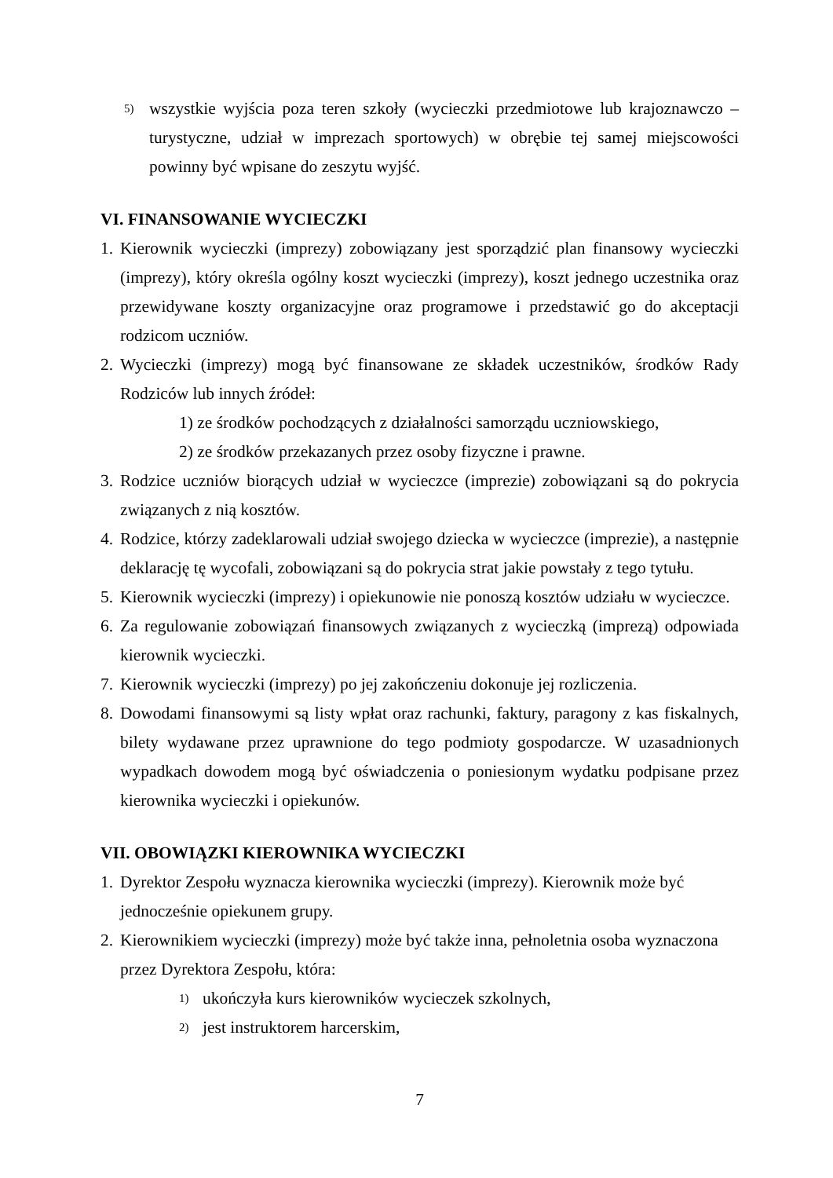5) wszystkie wyjścia poza teren szkoły (wycieczki przedmiotowe lub krajoznawczo – turystyczne, udział w imprezach sportowych) w obrębie tej samej miejscowości powinny być wpisane do zeszytu wyjść.
VI. FINANSOWANIE WYCIECZKI
1. Kierownik wycieczki (imprezy) zobowiązany jest sporządzić plan finansowy wycieczki (imprezy), który określa ogólny koszt wycieczki (imprezy), koszt jednego uczestnika oraz przewidywane koszty organizacyjne oraz programowe i przedstawić go do akceptacji rodzicom uczniów.
2. Wycieczki (imprezy) mogą być finansowane ze składek uczestników, środków Rady Rodziców lub innych źródeł:
1) ze środków pochodzących z działalności samorządu uczniowskiego,
2) ze środków przekazanych przez osoby fizyczne i prawne.
3. Rodzice uczniów biorących udział w wycieczce (imprezie) zobowiązani są do pokrycia związanych z nią kosztów.
4. Rodzice, którzy zadeklarowali udział swojego dziecka w wycieczce (imprezie), a następnie deklarację tę wycofali, zobowiązani są do pokrycia strat jakie powstały z tego tytułu.
5. Kierownik wycieczki (imprezy) i opiekunowie nie ponoszą kosztów udziału w wycieczce.
6. Za regulowanie zobowiązań finansowych związanych z wycieczką (imprezą) odpowiada kierownik wycieczki.
7. Kierownik wycieczki (imprezy) po jej zakończeniu dokonuje jej rozliczenia.
8. Dowodami finansowymi są listy wpłat oraz rachunki, faktury, paragony z kas fiskalnych, bilety wydawane przez uprawnione do tego podmioty gospodarcze. W uzasadnionych wypadkach dowodem mogą być oświadczenia o poniesionym wydatku podpisane przez kierownika wycieczki i opiekunów.
VII. OBOWIĄZKI KIEROWNIKA WYCIECZKI
1. Dyrektor Zespołu wyznacza kierownika wycieczki (imprezy). Kierownik może być jednocześnie opiekunem grupy.
2. Kierownikiem wycieczki (imprezy) może być także inna, pełnoletnia osoba wyznaczona przez Dyrektora Zespołu, która:
1) ukończyła kurs kierowników wycieczek szkolnych,
2) jest instruktorem harcerskim,
7